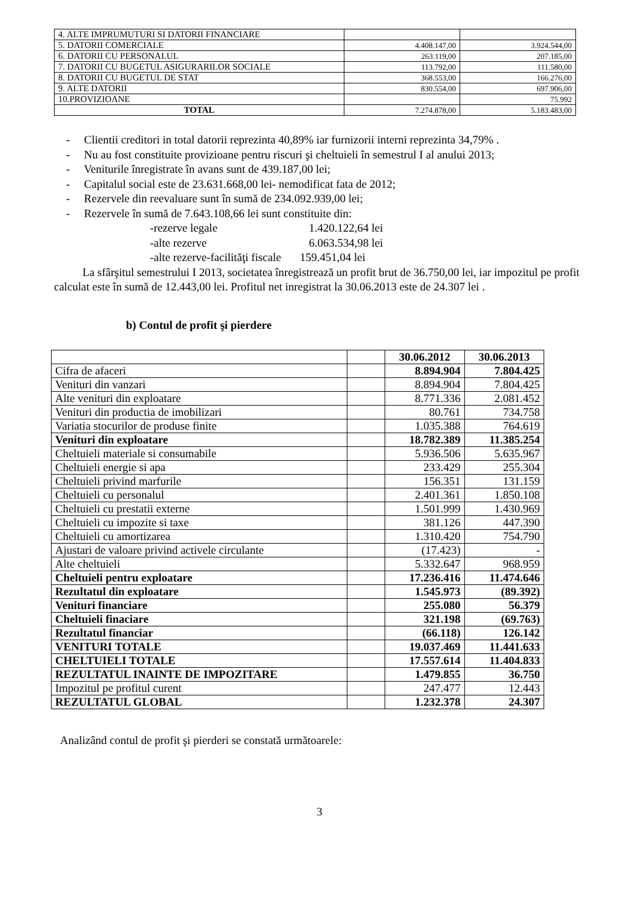| 4. ALTE IMPRUMUTURI SI DATORII FINANCIARE | | |
| 5. DATORII COMERCIALE | 4.408.147,00 | 3.924.544,00 |
| 6. DATORII CU PERSONALUL | 263.119,00 | 207.185,00 |
| 7. DATORII CU BUGETUL ASIGURARILOR SOCIALE | 113.792,00 | 111.580,00 |
| 8. DATORII CU BUGETUL DE STAT | 368.553,00 | 166.276,00 |
| 9. ALTE DATORII | 830.554,00 | 697.906,00 |
| 10.PROVIZIOANE | | 75.992 |
| TOTAL | 7.274.878,00 | 5.183.483,00 |
- Clientii creditori in total datorii reprezinta 40,89% iar furnizorii interni reprezinta 34,79% .
- Nu au fost constituite provizioane pentru riscuri şi cheltuieli în semestrul I al anului 2013;
- Veniturile înregistrate în avans sunt de 439.187,00 lei;
- Capitalul social este de 23.631.668,00 lei- nemodificat fata de 2012;
- Rezervele din reevaluare sunt în sumă de 234.092.939,00 lei;
- Rezervele în sumă de 7.643.108,66 lei sunt constituite din:
-rezerve legale 1.420.122,64 lei
-alte rezerve 6.063.534,98 lei
-alte rezerve-facilităţi fiscale 159.451,04 lei
La sfârşitul semestrului I 2013, societatea înregistrează un profit brut de 36.750,00 lei, iar impozitul pe profit calculat este în sumă de 12.443,00 lei. Profitul net inregistrat la 30.06.2013 este de 24.307 lei .
b) Contul de profit şi pierdere
| | | 30.06.2012 | 30.06.2013 |
| Cifra de afaceri | | 8.894.904 | 7.804.425 |
| Venituri din vanzari | | 8.894.904 | 7.804.425 |
| Alte venituri din exploatare | | 8.771.336 | 2.081.452 |
| Venituri din productia de imobilizari | | 80.761 | 734.758 |
| Variatia stocurilor de produse finite | | 1.035.388 | 764.619 |
| Venituri din exploatare | | 18.782.389 | 11.385.254 |
| Cheltuieli materiale si consumabile | | 5.936.506 | 5.635.967 |
| Cheltuieli energie si apa | | 233.429 | 255.304 |
| Cheltuieli privind marfurile | | 156.351 | 131.159 |
| Cheltuieli cu personalul | | 2.401.361 | 1.850.108 |
| Cheltuieli cu prestatii externe | | 1.501.999 | 1.430.969 |
| Cheltuieli cu impozite si taxe | | 381.126 | 447.390 |
| Cheltuieli cu amortizarea | | 1.310.420 | 754.790 |
| Ajustari de valoare privind activele circulante | | (17.423) | - |
| Alte cheltuieli | | 5.332.647 | 968.959 |
| Cheltuieli pentru exploatare | | 17.236.416 | 11.474.646 |
| Rezultatul din exploatare | | 1.545.973 | (89.392) |
| Venituri financiare | | 255.080 | 56.379 |
| Cheltuieli finaciare | | 321.198 | (69.763) |
| Rezultatul financiar | | (66.118) | 126.142 |
| VENITURI TOTALE | | 19.037.469 | 11.441.633 |
| CHELTUIELI TOTALE | | 17.557.614 | 11.404.833 |
| REZULTATUL INAINTE DE IMPOZITARE | | 1.479.855 | 36.750 |
| Impozitul pe profitul curent | | 247.477 | 12.443 |
| REZULTATUL GLOBAL | | 1.232.378 | 24.307 |
Analizând contul de profit şi pierderi se constată următoarele:
3